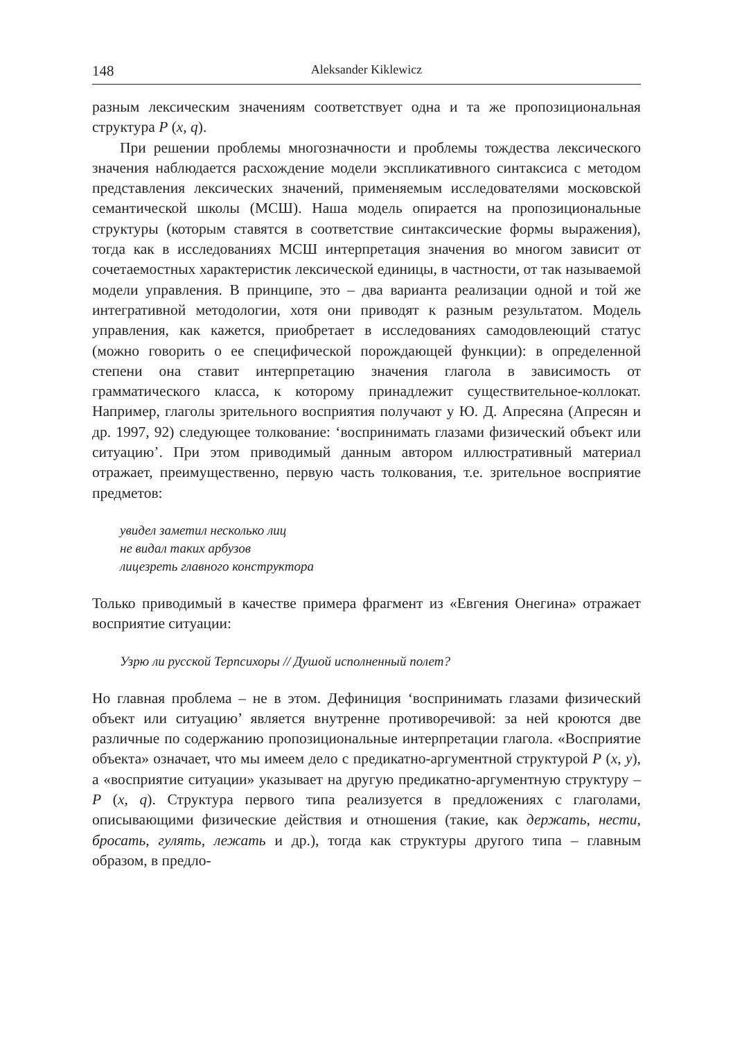148 Aleksander Kiklewicz
разным лексическим значениям соответствует одна и та же пропозициональная структура P (x, q).
При решении проблемы многозначности и проблемы тождества лексического значения наблюдается расхождение модели экспликативного синтаксиса с методом представления лексических значений, применяемым исследователями московской семантической школы (МСШ). Наша модель опирается на пропозициональные структуры (которым ставятся в соответствие синтаксические формы выражения), тогда как в исследованиях МСШ интерпретация значения во многом зависит от сочетаемостных характеристик лексической единицы, в частности, от так называемой модели управления. В принципе, это – два варианта реализации одной и той же интегративной методологии, хотя они приводят к разным результатом. Модель управления, как кажется, приобретает в исследованиях самодовлеющий статус (можно говорить о ее специфической порождающей функции): в определенной степени она ставит интерпретацию значения глагола в зависимость от грамматического класса, к которому принадлежит существительное-коллокат. Например, глаголы зрительного восприятия получают у Ю. Д. Апресяна (Апресян и др. 1997, 92) следующее толкование: ‘воспринимать глазами физический объект или ситуацию’. При этом приводимый данным автором иллюстративный материал отражает, преимущественно, первую часть толкования, т.е. зрительное восприятие предметов:
увидел заметил несколько лиц
не видал таких арбузов
лицезреть главного конструктора
Только приводимый в качестве примера фрагмент из «Евгения Онегина» отражает восприятие ситуации:
Узрю ли русской Терпсихоры // Душой исполненный полет?
Но главная проблема – не в этом. Дефиниция ‘воспринимать глазами физический объект или ситуацию’ является внутренне противоречивой: за ней кроются две различные по содержанию пропозициональные интерпретации глагола. «Восприятие объекта» означает, что мы имеем дело с предикатно-аргументной структурой P (x, y), а «восприятие ситуации» указывает на другую предикатно-аргументную структуру – P (x, q). Структура первого типа реализуется в предложениях с глаголами, описывающими физические действия и отношения (такие, как держать, нести, бросать, гулять, лежать и др.), тогда как структуры другого типа – главным образом, в предло-